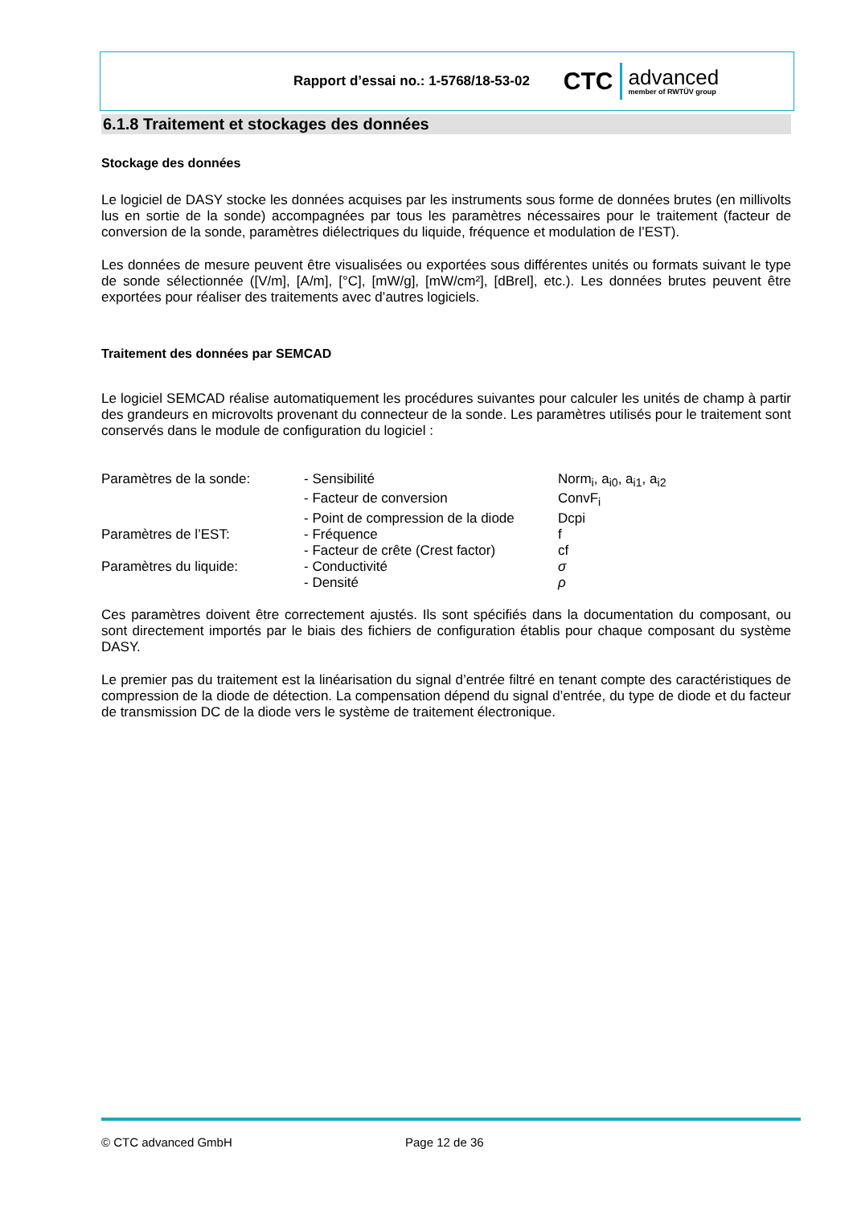Rapport d’essai no.: 1-5768/18-53-02
CTC
advanced
member of RWTÜV group
6.1.8 Traitement et stockages des données
Stockage des données
Le logiciel de DASY stocke les données acquises par les instruments sous forme de données brutes (en millivolts lus en sortie de la sonde) accompagnées par tous les paramètres nécessaires pour le traitement (facteur de conversion de la sonde, paramètres diélectriques du liquide, fréquence et modulation de l’EST).
Les données de mesure peuvent être visualisées ou exportées sous différentes unités ou formats suivant le type de sonde sélectionnée ([V/m], [A/m], [°C], [mW/g], [mW/cm²], [dBrel], etc.). Les données brutes peuvent être exportées pour réaliser des traitements avec d’autres logiciels.
Traitement des données par SEMCAD
Le logiciel SEMCAD réalise automatiquement les procédures suivantes pour calculer les unités de champ à partir des grandeurs en microvolts provenant du connecteur de la sonde. Les paramètres utilisés pour le traitement sont conservés dans le module de configuration du logiciel :
| Paramètres de la sonde: | - Sensibilité | Norm<sub>i</sub>, a<sub>i0</sub>, a<sub>i1</sub>, a<sub>i2</sub> |
| | - Facteur de conversion | ConvF<sub>i</sub> |
| | - Point de compression de la diode | Dcpi |
| Paramètres de l’EST: | - Fréquence | f |
| | - Facteur de crête (Crest factor) | cf |
| Paramètres du liquide: | - Conductivité | σ |
| | - Densité | ρ |
Ces paramètres doivent être correctement ajustés. Ils sont spécifiés dans la documentation du composant, ou sont directement importés par le biais des fichiers de configuration établis pour chaque composant du système DASY.
Le premier pas du traitement est la linéarisation du signal d’entrée filtré en tenant compte des caractéristiques de compression de la diode de détection. La compensation dépend du signal d’entrée, du type de diode et du facteur de transmission DC de la diode vers le système de traitement électronique.
© CTC advanced GmbH Page 12 de 36